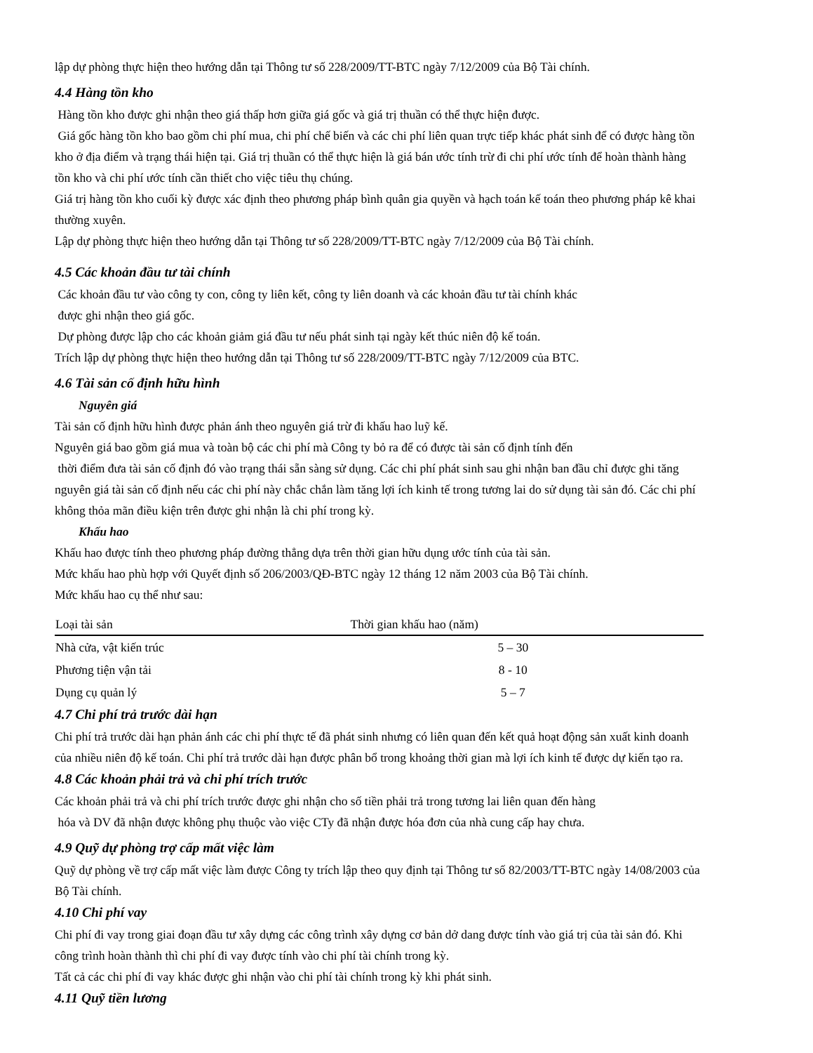lập dự phòng thực hiện theo hướng dẫn tại Thông tư số 228/2009/TT-BTC ngày 7/12/2009 của Bộ Tài chính.
4.4 Hàng tồn kho
Hàng tồn kho được ghi nhận theo giá thấp hơn giữa giá gốc và giá trị thuần có thể thực hiện được.
Giá gốc hàng tồn kho bao gồm chi phí mua, chi phí chế biến và các chi phí liên quan trực tiếp khác phát sinh để có được hàng tồn kho ở địa điểm và trạng thái hiện tại. Giá trị thuần có thể thực hiện là giá bán ước tính trừ đi chi phí ước tính để hoàn thành hàng tồn kho và chi phí ước tính cần thiết cho việc tiêu thụ chúng.
Giá trị hàng tồn kho cuối kỳ được xác định theo phương pháp bình quân gia quyền và hạch toán kế toán theo phương pháp kê khai thường xuyên.
Lập dự phòng thực hiện theo hướng dẫn tại Thông tư số 228/2009/TT-BTC ngày 7/12/2009 của Bộ Tài chính.
4.5 Các khoản đầu tư tài chính
Các khoản đầu tư vào công ty con, công ty liên kết, công ty liên doanh và các khoản đầu tư tài chính khác
được ghi nhận theo giá gốc.
Dự phòng được lập cho các khoản giảm giá đầu tư nếu phát sinh tại ngày kết thúc niên độ kế toán.
Trích lập dự phòng thực hiện theo hướng dẫn tại Thông tư số 228/2009/TT-BTC ngày 7/12/2009 của BTC.
4.6 Tài sản cố định hữu hình
Nguyên giá
Tài sản cố định hữu hình được phản ánh theo nguyên giá trừ đi khấu hao luỹ kế.
Nguyên giá bao gồm giá mua và toàn bộ các chi phí mà Công ty bỏ ra để có được tài sản cố định tính đến
thời điểm đưa tài sản cố định đó vào trạng thái sẵn sàng sử dụng. Các chi phí phát sinh sau ghi nhận ban đầu chỉ được ghi tăng nguyên giá tài sản cố định nếu các chi phí này chắc chắn làm tăng lợi ích kinh tế trong tương lai do sử dụng tài sản đó. Các chi phí không thỏa mãn điều kiện trên được ghi nhận là chi phí trong kỳ.
Khấu hao
Khấu hao được tính theo phương pháp đường thẳng dựa trên thời gian hữu dụng ước tính của tài sản.
Mức khấu hao phù hợp với Quyết định số 206/2003/QĐ-BTC ngày 12 tháng 12 năm 2003 của Bộ Tài chính.
Mức khấu hao cụ thể như sau:
| Loại tài sản | Thời gian khấu hao (năm) |
| --- | --- |
| Nhà cửa, vật kiến trúc | 5 – 30 |
| Phương tiện vận tải | 8 - 10 |
| Dụng cụ quản lý | 5 – 7 |
4.7 Chi phí trả trước dài hạn
Chi phí trả trước dài hạn phản ánh các chi phí thực tế đã phát sinh nhưng có liên quan đến kết quả hoạt động sản xuất kinh doanh của nhiều niên độ kế toán. Chi phí trả trước dài hạn được phân bổ trong khoảng thời gian mà lợi ích kinh tế được dự kiến tạo ra.
4.8 Các khoản phải trả và chi phí trích trước
Các khoản phải trả và chi phí trích trước được ghi nhận cho số tiền phải trả trong tương lai liên quan đến hàng
hóa và DV đã nhận được không phụ thuộc vào việc CTy đã nhận được hóa đơn của nhà cung cấp hay chưa.
4.9 Quỹ dự phòng trợ cấp mất việc làm
Quỹ dự phòng về trợ cấp mất việc làm được Công ty trích lập theo quy định tại Thông tư số 82/2003/TT-BTC ngày 14/08/2003 của Bộ Tài chính.
4.10 Chi phí vay
Chi phí đi vay trong giai đoạn đầu tư xây dựng các công trình xây dựng cơ bản dở dang được tính vào giá trị của tài sản đó. Khi công trình hoàn thành thì chi phí đi vay được tính vào chi phí tài chính trong kỳ.
Tất cả các chi phí đi vay khác được ghi nhận vào chi phí tài chính trong kỳ khi phát sinh.
4.11 Quỹ tiền lương